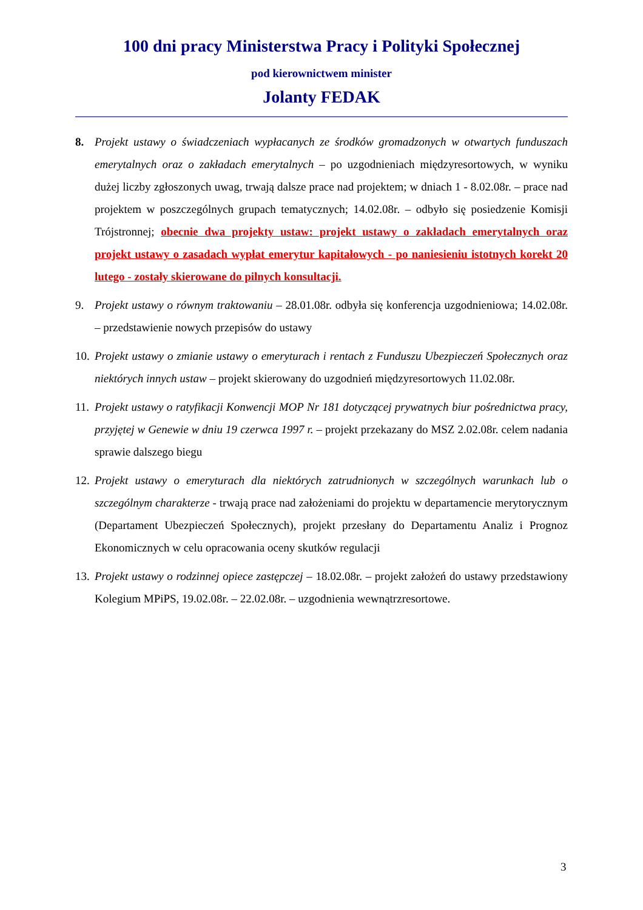100 dni pracy Ministerstwa Pracy i Polityki Społecznej
pod kierownictwem minister
Jolanty FEDAK
8. Projekt ustawy o świadczeniach wypłacanych ze środków gromadzonych w otwartych funduszach emerytalnych oraz o zakładach emerytalnych – po uzgodnieniach międzyresortowych, w wyniku dużej liczby zgłoszonych uwag, trwają dalsze prace nad projektem; w dniach 1 - 8.02.08r. – prace nad projektem w poszczególnych grupach tematycznych; 14.02.08r. – odbyło się posiedzenie Komisji Trójstronnej; obecnie dwa projekty ustaw: projekt ustawy o zakładach emerytalnych oraz projekt ustawy o zasadach wypłat emerytur kapitałowych - po naniesieniu istotnych korekt 20 lutego - zostały skierowane do pilnych konsultacji.
9. Projekt ustawy o równym traktowaniu – 28.01.08r. odbyła się konferencja uzgodnieniowa; 14.02.08r. – przedstawienie nowych przepisów do ustawy
10.
Projekt ustawy o zmianie ustawy o emeryturach i rentach z Funduszu Ubezpieczeń Społecznych oraz niektórych innych ustaw – projekt skierowany do uzgodnień międzyresortowych 11.02.08r.
11.
Projekt ustawy o ratyfikacji Konwencji MOP Nr 181 dotyczącej prywatnych biur pośrednictwa pracy, przyjętej w Genewie w dniu 19 czerwca 1997 r. – projekt przekazany do MSZ 2.02.08r. celem nadania sprawie dalszego biegu
12.
Projekt ustawy o emeryturach dla niektórych zatrudnionych w szczególnych warunkach lub o szczególnym charakterze - trwają prace nad założeniami do projektu w departamencie merytorycznym (Departament Ubezpieczeń Społecznych), projekt przesłany do Departamentu Analiz i Prognoz Ekonomicznych w celu opracowania oceny skutków regulacji
13.
Projekt ustawy o rodzinnej opiece zastępczej – 18.02.08r. – projekt założeń do ustawy przedstawiony Kolegium MPiPS, 19.02.08r. – 22.02.08r. – uzgodnienia wewnątrzresortowe.
3